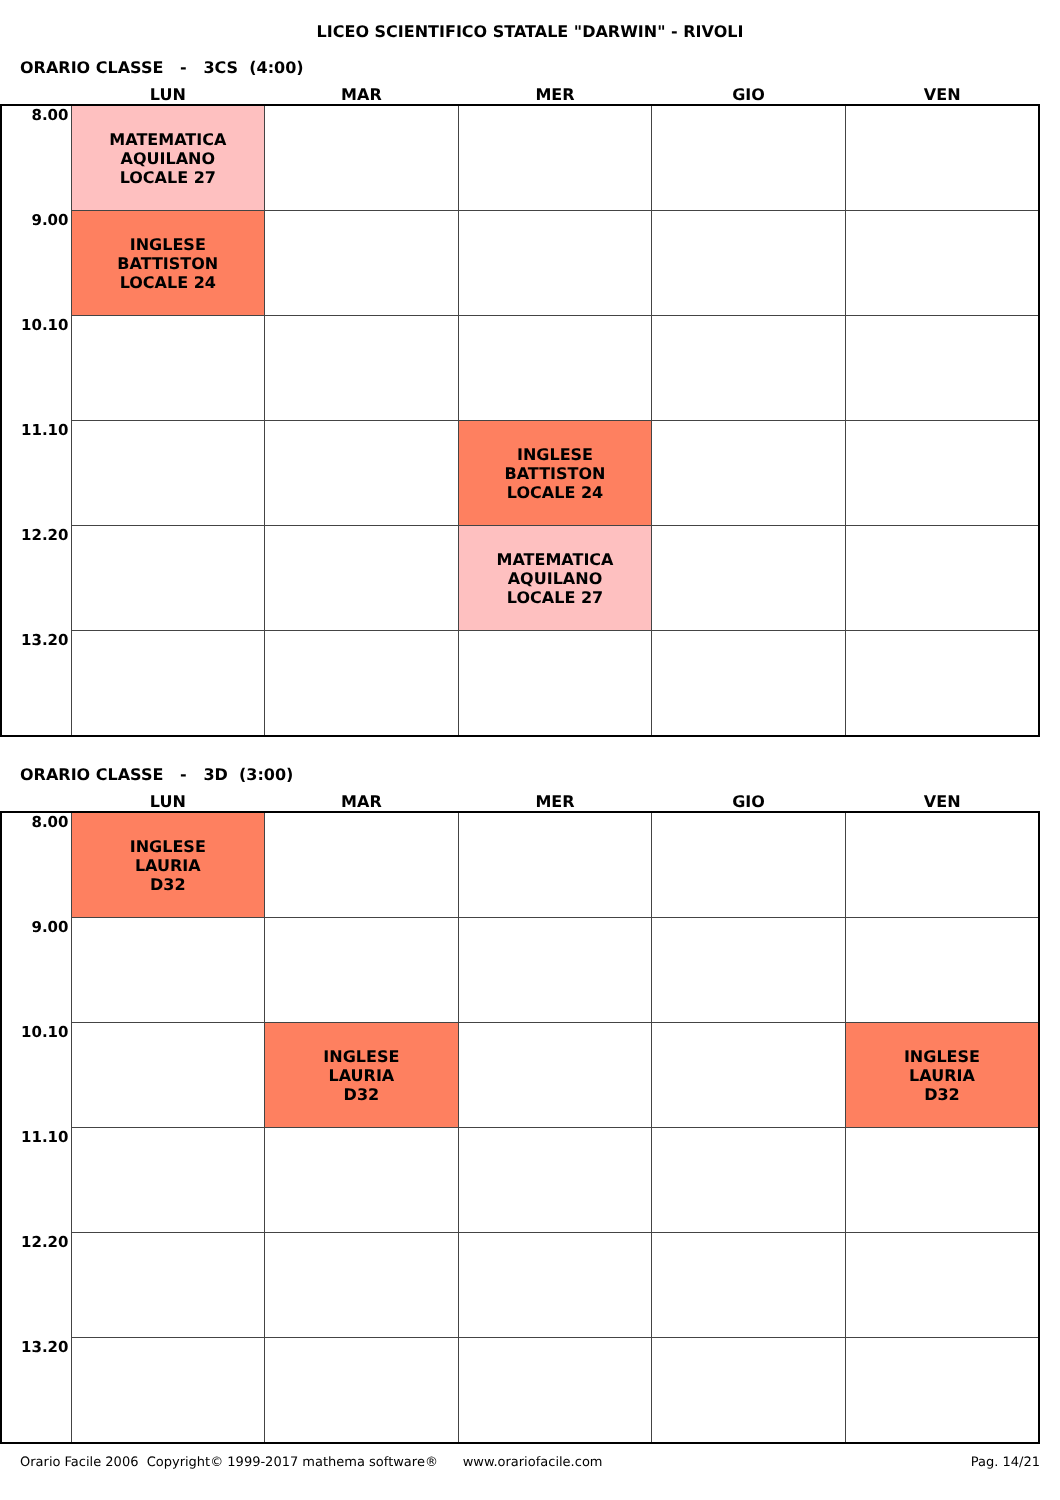LICEO SCIENTIFICO STATALE "DARWIN" - RIVOLI
ORARIO CLASSE - 3CS (4:00)
| | LUN | MAR | MER | GIO | VEN |
| --- | --- | --- | --- | --- | --- |
| 8.00 | MATEMATICA AQUILANO LOCALE 27 | | | | |
| 9.00 | INGLESE BATTISTON LOCALE 24 | | | | |
| 10.10 | | | | | |
| 11.10 | | | INGLESE BATTISTON LOCALE 24 | | |
| 12.20 | | | MATEMATICA AQUILANO LOCALE 27 | | |
| 13.20 | | | | | |
ORARIO CLASSE - 3D (3:00)
| | LUN | MAR | MER | GIO | VEN |
| --- | --- | --- | --- | --- | --- |
| 8.00 | INGLESE LAURIA D32 | | | | |
| 9.00 | | | | | |
| 10.10 | | INGLESE LAURIA D32 | | | INGLESE LAURIA D32 |
| 11.10 | | | | | |
| 12.20 | | | | | |
| 13.20 | | | | | |
Orario Facile 2006 Copyright© 1999-2017 mathema software® www.orariofacile.com Pag. 14/21